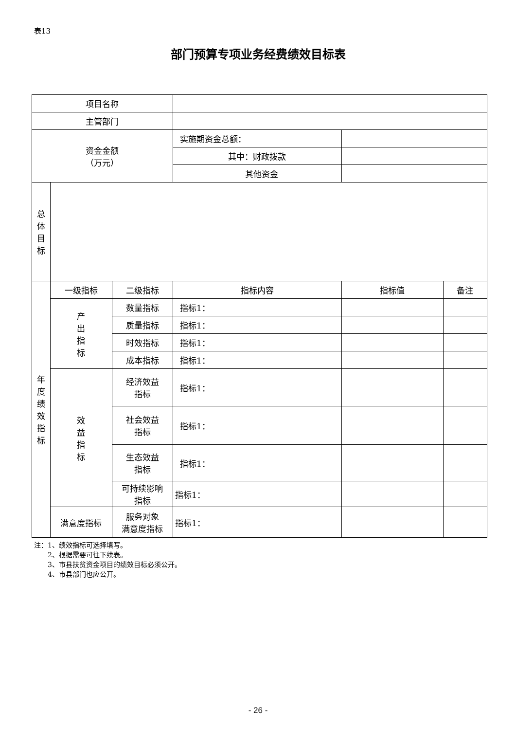表13
部门预算专项业务经费绩效目标表
| 项目名称 | | | | | |
| 主管部门 | | | | | |
| 资金金额 （万元） | | | 实施期资金总额： | | |
| | | | 其中：财政拨款 | | |
| | | | 其他资金 | | |
| 总 体 目 标 | | | | | |
| 年 度 绩 效 指 标 | 一级指标 | 二级指标 | 指标内容 | 指标值 | 备注 |
| | 产 出 指 标 | 数量指标 | 指标1： | | |
| | | 质量指标 | 指标1： | | |
| | | 时效指标 | 指标1： | | |
| | | 成本指标 | 指标1： | | |
| | 效 益 指 标 | 经济效益 指标 | 指标1： | | |
| | | 社会效益 指标 | 指标1： | | |
| | | 生态效益 指标 | 指标1： | | |
| | | 可持续影响 指标 | 指标1： | | |
| | 满意度指标 | 服务对象 满意度指标 | 指标1： | | |
注：1、绩效指标可选择填写。
　　2、根据需要可往下续表。
　　3、市县扶贫资金项目的绩效目标必须公开。
　　4、市县部门也应公开。
- 26 -